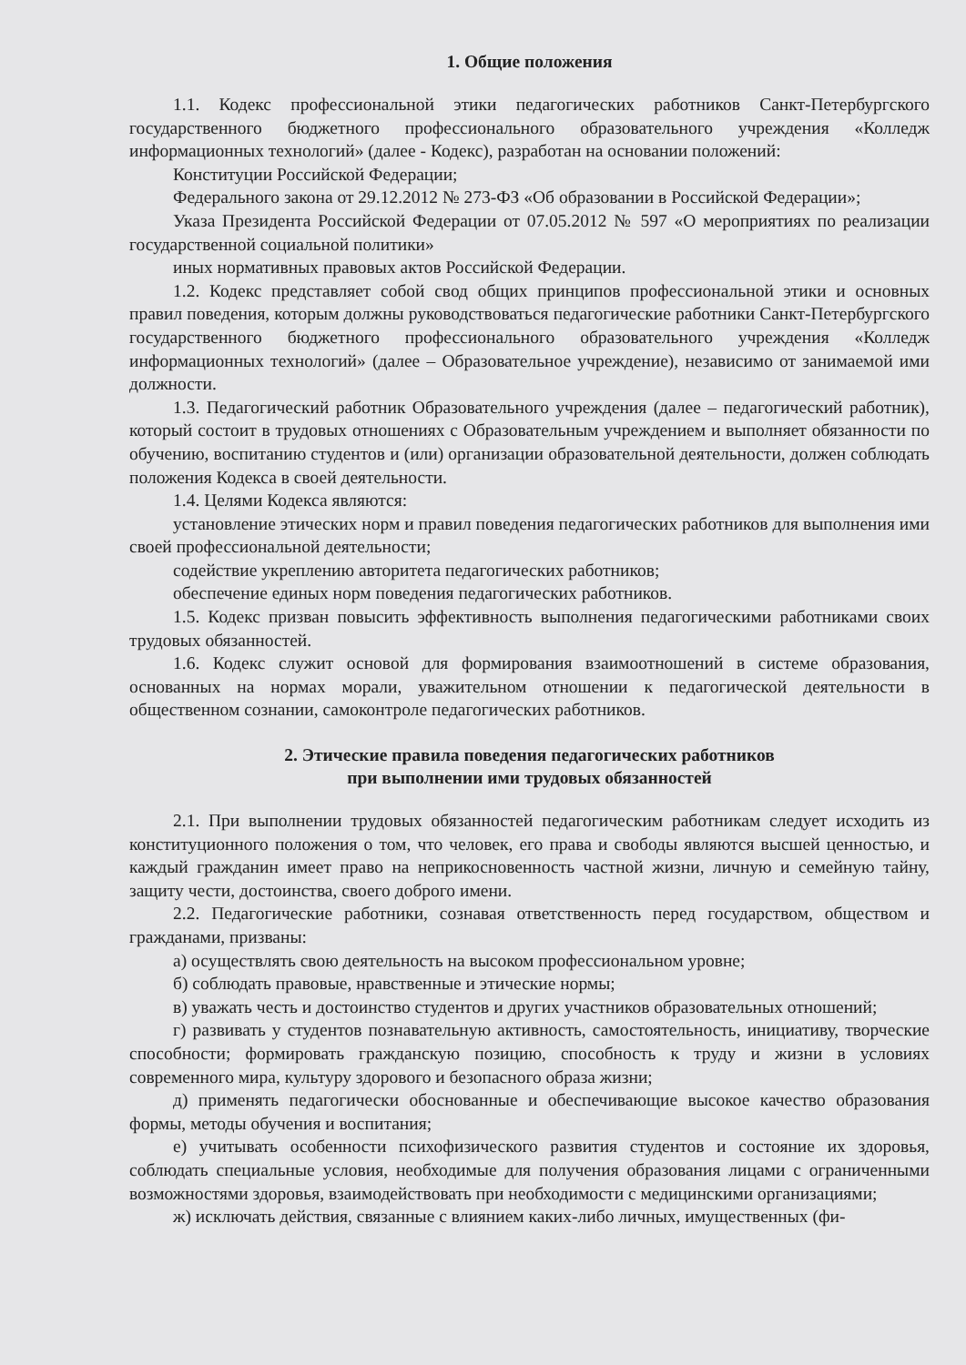1. Общие положения
1.1. Кодекс профессиональной этики педагогических работников Санкт-Петербургского государственного бюджетного профессионального образовательного учреждения «Колледж информационных технологий» (далее - Кодекс), разработан на основании положений:
Конституции Российской Федерации;
Федерального закона от 29.12.2012 № 273-ФЗ «Об образовании в Российской Федерации»;
Указа Президента Российской Федерации от 07.05.2012 № 597 «О мероприятиях по реализации государственной социальной политики»
иных нормативных правовых актов Российской Федерации.
1.2. Кодекс представляет собой свод общих принципов профессиональной этики и основных правил поведения, которым должны руководствоваться педагогические работники Санкт-Петербургского государственного бюджетного профессионального образовательного учреждения «Колледж информационных технологий» (далее – Образовательное учреждение), независимо от занимаемой ими должности.
1.3. Педагогический работник Образовательного учреждения (далее – педагогический работник), который состоит в трудовых отношениях с Образовательным учреждением и выполняет обязанности по обучению, воспитанию студентов и (или) организации образовательной деятельности, должен соблюдать положения Кодекса в своей деятельности.
1.4. Целями Кодекса являются:
установление этических норм и правил поведения педагогических работников для выполнения ими своей профессиональной деятельности;
содействие укреплению авторитета педагогических работников;
обеспечение единых норм поведения педагогических работников.
1.5. Кодекс призван повысить эффективность выполнения педагогическими работниками своих трудовых обязанностей.
1.6. Кодекс служит основой для формирования взаимоотношений в системе образования, основанных на нормах морали, уважительном отношении к педагогической деятельности в общественном сознании, самоконтроле педагогических работников.
2. Этические правила поведения педагогических работников
при выполнении ими трудовых обязанностей
2.1. При выполнении трудовых обязанностей педагогическим работникам следует исходить из конституционного положения о том, что человек, его права и свободы являются высшей ценностью, и каждый гражданин имеет право на неприкосновенность частной жизни, личную и семейную тайну, защиту чести, достоинства, своего доброго имени.
2.2. Педагогические работники, сознавая ответственность перед государством, обществом и гражданами, призваны:
а) осуществлять свою деятельность на высоком профессиональном уровне;
б) соблюдать правовые, нравственные и этические нормы;
в) уважать честь и достоинство студентов и других участников образовательных отношений;
г) развивать у студентов познавательную активность, самостоятельность, инициативу, творческие способности; формировать гражданскую позицию, способность к труду и жизни в условиях современного мира, культуру здорового и безопасного образа жизни;
д) применять педагогически обоснованные и обеспечивающие высокое качество образования формы, методы обучения и воспитания;
е) учитывать особенности психофизического развития студентов и состояние их здоровья, соблюдать специальные условия, необходимые для получения образования лицами с ограниченными возможностями здоровья, взаимодействовать при необходимости с медицинскими организациями;
ж) исключать действия, связанные с влиянием каких-либо личных, имущественных (фи-